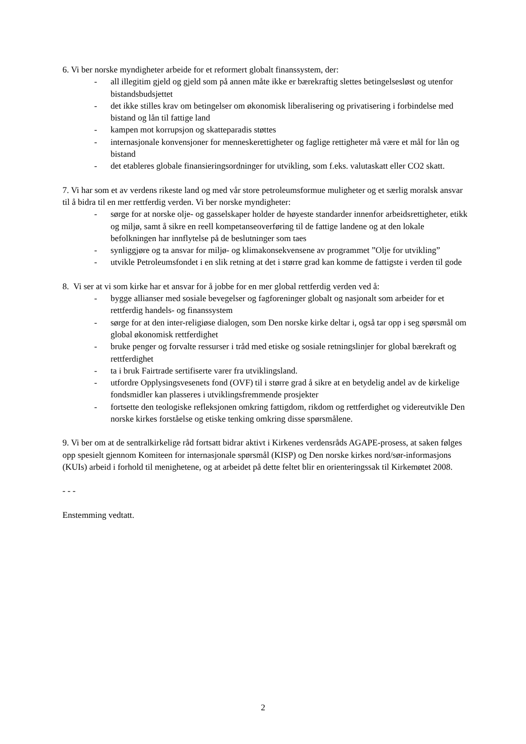6. Vi ber norske myndigheter arbeide for et reformert globalt finanssystem, der:
- all illegitim gjeld og gjeld som på annen måte ikke er bærekraftig slettes betingelsesløst og utenfor bistandsbudsjettet
- det ikke stilles krav om betingelser om økonomisk liberalisering og privatisering i forbindelse med bistand og lån til fattige land
- kampen mot korrupsjon og skatteparadis støttes
- internasjonale konvensjoner for menneskerettigheter og faglige rettigheter må være et mål for lån og bistand
- det etableres globale finansieringsordninger for utvikling, som f.eks. valutaskatt eller CO2 skatt.
7. Vi har som et av verdens rikeste land og med vår store petroleumsformue muligheter og et særlig moralsk ansvar til å bidra til en mer rettferdig verden. Vi ber norske myndigheter:
- sørge for at norske olje- og gasselskaper holder de høyeste standarder innenfor arbeidsrettigheter, etikk og miljø, samt å sikre en reell kompetanseoverføring til de fattige landene og at den lokale befolkningen har innflytelse på de beslutninger som taes
- synliggjøre og ta ansvar for miljø- og klimakonsekvensene av programmet ”Olje for utvikling”
- utvikle Petroleumsfondet i en slik retning at det i større grad kan komme de fattigste i verden til gode
8. Vi ser at vi som kirke har et ansvar for å jobbe for en mer global rettferdig verden ved å:
- bygge allianser med sosiale bevegelser og fagforeninger globalt og nasjonalt som arbeider for et rettferdig handels- og finanssystem
- sørge for at den inter-religiøse dialogen, som Den norske kirke deltar i, også tar opp i seg spørsmål om global økonomisk rettferdighet
- bruke penger og forvalte ressurser i tråd med etiske og sosiale retningslinjer for global bærekraft og rettferdighet
- ta i bruk Fairtrade sertifiserte varer fra utviklingsland.
- utfordre Opplysingsvesenets fond (OVF) til i større grad å sikre at en betydelig andel av de kirkelige fondsmidler kan plasseres i utviklingsfremmende prosjekter
- fortsette den teologiske refleksjonen omkring fattigdom, rikdom og rettferdighet og videreutvikle Den norske kirkes forståelse og etiske tenking omkring disse spørsmålene.
9. Vi ber om at de sentralkirkelige råd fortsatt bidrar aktivt i Kirkenes verdensråds AGAPE-prosess, at saken følges opp spesielt gjennom Komiteen for internasjonale spørsmål (KISP) og Den norske kirkes nord/sør-informasjons (KUIs) arbeid i forhold til menighetene, og at arbeidet på dette feltet blir en orienteringssak til Kirkemøtet 2008.
- - -
Enstemming vedtatt.
2